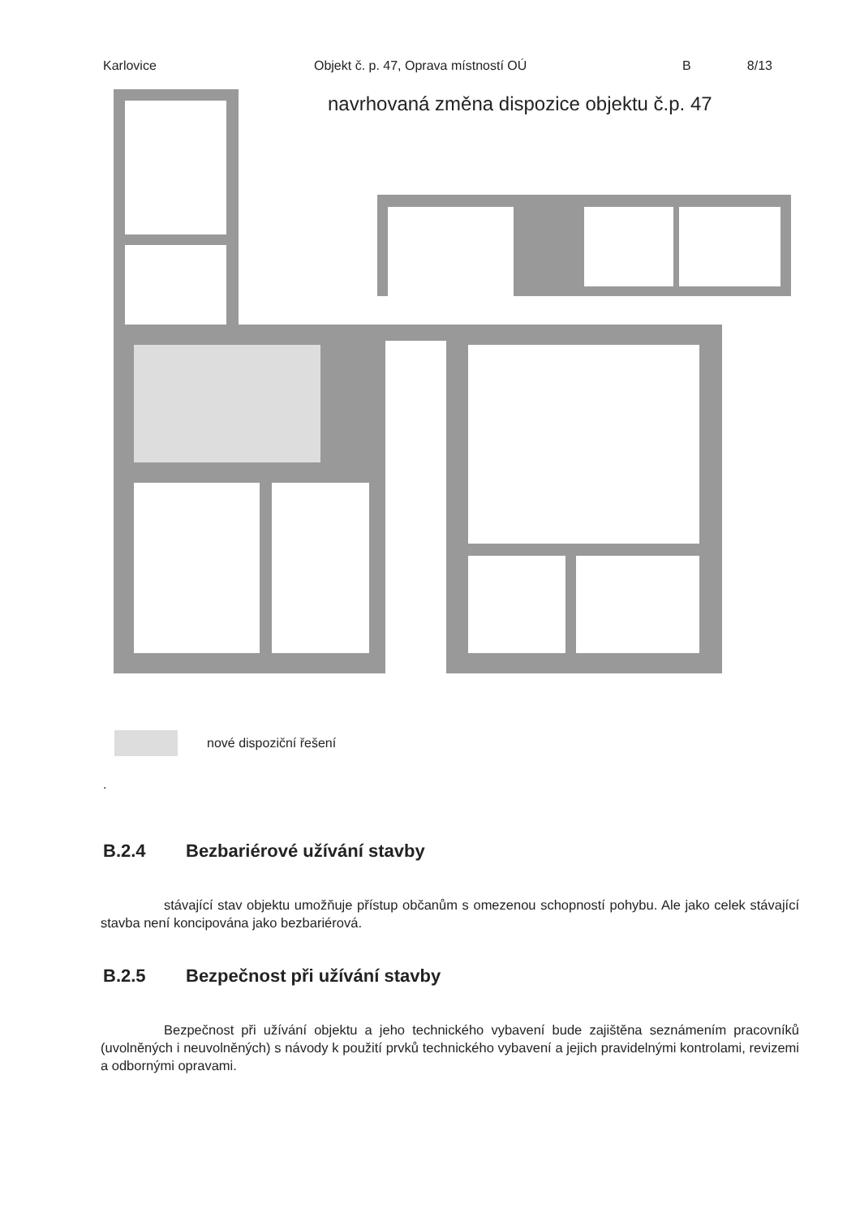Karlovice Objekt č. p. 47, Oprava místností OÚ B 8/13
navrhovaná změna dispozice objektu č.p. 47
nové dispoziční řešení
.
B.2.4 Bezbariérové užívání stavby
stávající stav objektu umožňuje přístup občanům s omezenou schopností pohybu. Ale jako celek stávající stavba není koncipována jako bezbariérová.
B.2.5 Bezpečnost při užívání stavby
Bezpečnost při užívání objektu a jeho technického vybavení bude zajištěna seznámením pracovníků (uvolněných i neuvolněných) s návody k použití prvků technického vybavení a jejich pravidelnými kontrolami, revizemi a odbornými opravami.